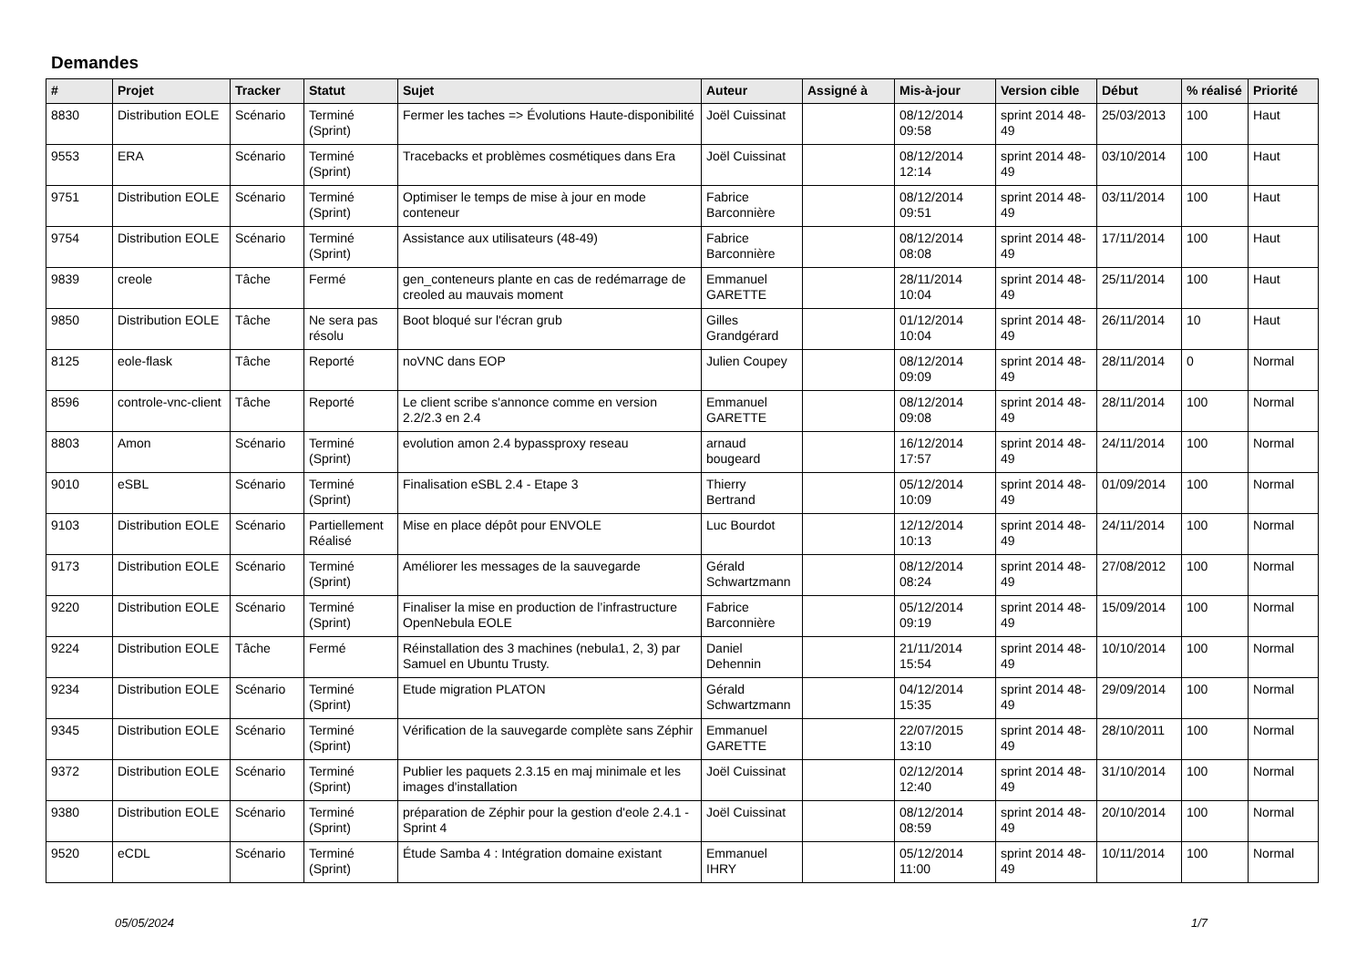Demandes
| # | Projet | Tracker | Statut | Sujet | Auteur | Assigné à | Mis-à-jour | Version cible | Début | % réalisé | Priorité |
| --- | --- | --- | --- | --- | --- | --- | --- | --- | --- | --- | --- |
| 8830 | Distribution EOLE | Scénario | Terminé (Sprint) | Fermer les taches => Évolutions Haute-disponibilité | Joël Cuissinat | | 08/12/2014 09:58 | sprint 2014 48-49 | 25/03/2013 | 100 | Haut |
| 9553 | ERA | Scénario | Terminé (Sprint) | Tracebacks et problèmes cosmétiques dans Era | Joël Cuissinat | | 08/12/2014 12:14 | sprint 2014 48-49 | 03/10/2014 | 100 | Haut |
| 9751 | Distribution EOLE | Scénario | Terminé (Sprint) | Optimiser le temps de mise à jour en mode conteneur | Fabrice Barconnière | | 08/12/2014 09:51 | sprint 2014 48-49 | 03/11/2014 | 100 | Haut |
| 9754 | Distribution EOLE | Scénario | Terminé (Sprint) | Assistance aux utilisateurs (48-49) | Fabrice Barconnière | | 08/12/2014 08:08 | sprint 2014 48-49 | 17/11/2014 | 100 | Haut |
| 9839 | creole | Tâche | Fermé | gen_conteneurs plante en cas de redémarrage de creoled au mauvais moment | Emmanuel GARETTE | | 28/11/2014 10:04 | sprint 2014 48-49 | 25/11/2014 | 100 | Haut |
| 9850 | Distribution EOLE | Tâche | Ne sera pas résolu | Boot bloqué sur l'écran grub | Gilles Grandgérard | | 01/12/2014 10:04 | sprint 2014 48-49 | 26/11/2014 | 10 | Haut |
| 8125 | eole-flask | Tâche | Reporté | noVNC dans EOP | Julien Coupey | | 08/12/2014 09:09 | sprint 2014 48-49 | 28/11/2014 | 0 | Normal |
| 8596 | controle-vnc-client | Tâche | Reporté | Le client scribe s'annonce comme en version 2.2/2.3 en 2.4 | Emmanuel GARETTE | | 08/12/2014 09:08 | sprint 2014 48-49 | 28/11/2014 | 100 | Normal |
| 8803 | Amon | Scénario | Terminé (Sprint) | evolution amon 2.4 bypassproxy reseau | arnaud bougeard | | 16/12/2014 17:57 | sprint 2014 48-49 | 24/11/2014 | 100 | Normal |
| 9010 | eSBL | Scénario | Terminé (Sprint) | Finalisation eSBL 2.4 - Etape 3 | Thierry Bertrand | | 05/12/2014 10:09 | sprint 2014 48-49 | 01/09/2014 | 100 | Normal |
| 9103 | Distribution EOLE | Scénario | Partiellement Réalisé | Mise en place dépôt pour ENVOLE | Luc Bourdot | | 12/12/2014 10:13 | sprint 2014 48-49 | 24/11/2014 | 100 | Normal |
| 9173 | Distribution EOLE | Scénario | Terminé (Sprint) | Améliorer les messages de la sauvegarde | Gérald Schwartzmann | | 08/12/2014 08:24 | sprint 2014 48-49 | 27/08/2012 | 100 | Normal |
| 9220 | Distribution EOLE | Scénario | Terminé (Sprint) | Finaliser la mise en production de l’infrastructure OpenNebula EOLE | Fabrice Barconnière | | 05/12/2014 09:19 | sprint 2014 48-49 | 15/09/2014 | 100 | Normal |
| 9224 | Distribution EOLE | Tâche | Fermé | Réinstallation des 3 machines (nebula1, 2, 3) par Samuel en Ubuntu Trusty. | Daniel Dehennin | | 21/11/2014 15:54 | sprint 2014 48-49 | 10/10/2014 | 100 | Normal |
| 9234 | Distribution EOLE | Scénario | Terminé (Sprint) | Etude migration PLATON | Gérald Schwartzmann | | 04/12/2014 15:35 | sprint 2014 48-49 | 29/09/2014 | 100 | Normal |
| 9345 | Distribution EOLE | Scénario | Terminé (Sprint) | Vérification de la sauvegarde complète sans Zéphir | Emmanuel GARETTE | | 22/07/2015 13:10 | sprint 2014 48-49 | 28/10/2011 | 100 | Normal |
| 9372 | Distribution EOLE | Scénario | Terminé (Sprint) | Publier les paquets 2.3.15 en maj minimale et les images d'installation | Joël Cuissinat | | 02/12/2014 12:40 | sprint 2014 48-49 | 31/10/2014 | 100 | Normal |
| 9380 | Distribution EOLE | Scénario | Terminé (Sprint) | préparation de Zéphir pour la gestion d'eole 2.4.1 - Sprint 4 | Joël Cuissinat | | 08/12/2014 08:59 | sprint 2014 48-49 | 20/10/2014 | 100 | Normal |
| 9520 | eCDL | Scénario | Terminé (Sprint) | Étude Samba 4 : Intégration domaine existant | Emmanuel IHRY | | 05/12/2014 11:00 | sprint 2014 48-49 | 10/11/2014 | 100 | Normal |
05/05/2024 1/7